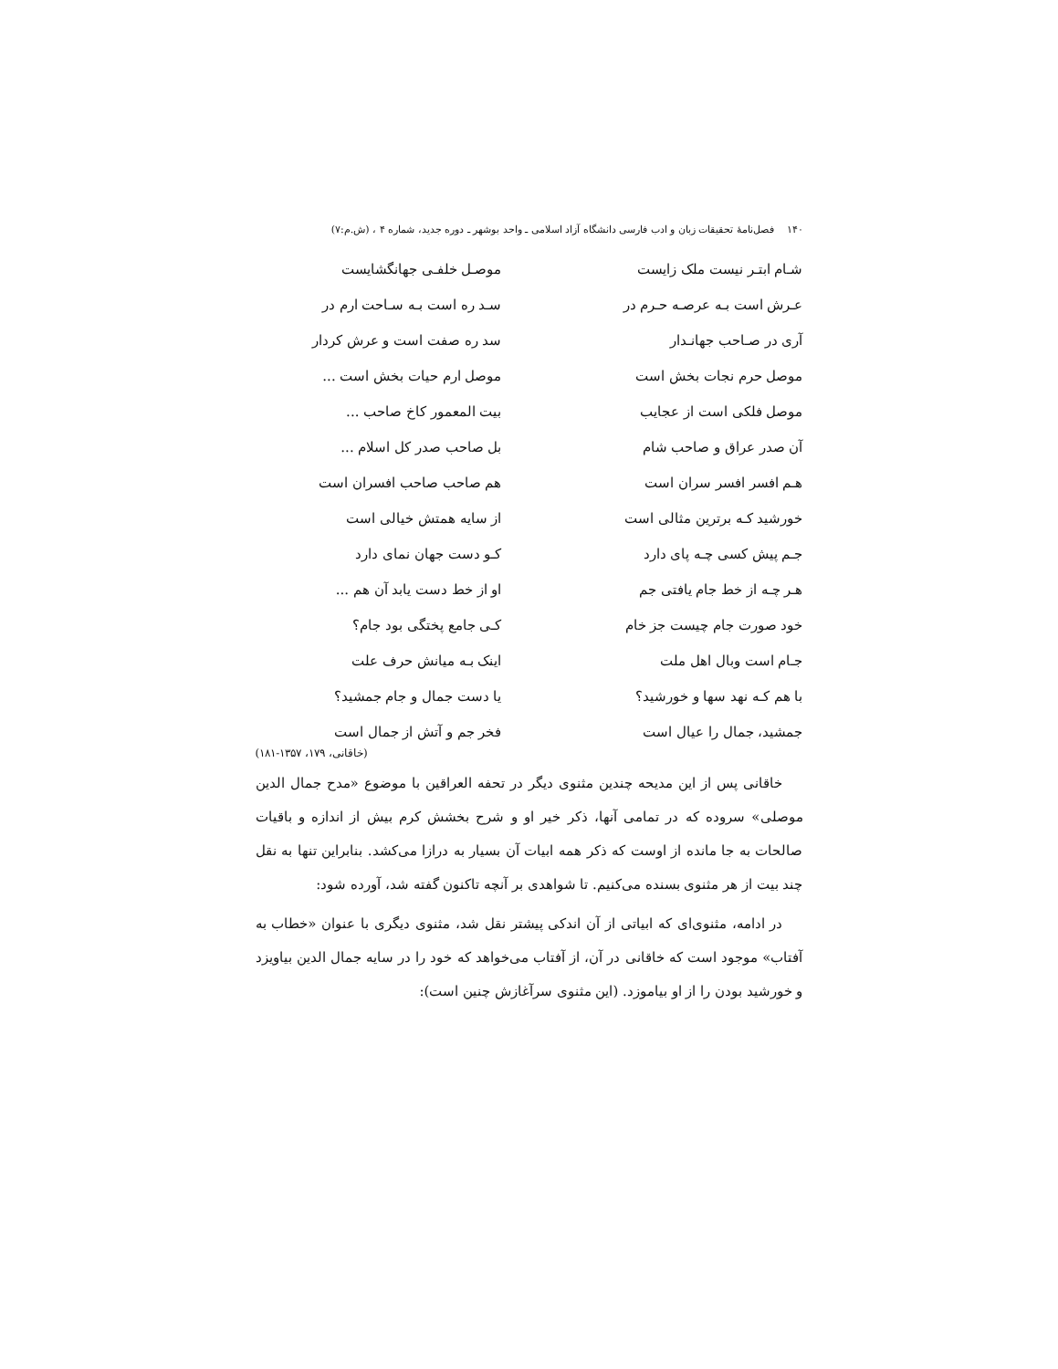۱۴۰ فصل‌نامهٔ تحقیقات زبان و ادب فارسی دانشگاه آزاد اسلامی ـ واحد بوشهر ـ دوره جدید، شماره ۴ ، (ش.م:۷)
شـام ابتـر نیست ملک زایست
موصـل خلفـی جهانگشایست
عـرش است بـه عرصـه حـرم در
سـد ره است بـه سـاحت ارم در
آری در صـاحب جهانـدار
سد ره صفت است و عرش کردار
موصل حرم نجات بخش است
موصل ارم حیات بخش است ...
موصل فلکی است از عجایب
بیت المعمور کاخ صاحب ...
آن صدر عراق و صاحب شام
بل صاحب صدر کل اسلام ...
هـم افسر افسر سران است
هم صاحب صاحب افسران است
خورشید کـه برترین مثالی است
از سایه همتش خیالی است
جـم پیش کسی چـه پای دارد
کـو دست جهان نمای دارد
هـر چـه از خط جام یافتی جم
او از خط دست یابد آن هم ...
خود صورت جام چیست جز خام
کـی جامع پختگی بود جام؟
جـام است وبال اهل ملت
اینک بـه میانش حرف علت
با هم کـه نهد سها و خورشید؟
یا دست جمال و جام جمشید؟
جمشید، جمال را عیال است
فخر جم و آتش از جمال است
(خاقانی، ۱۷۹، ۱۳۵۷-۱۸۱)
خاقانی پس از این مدیحه چندین مثنوی دیگر در تحفه العراقین با موضوع «مدح جمال الدین موصلی» سروده که در تمامی آنها، ذکر خیر او و شرح بخشش کرم بیش از اندازه و باقیات صالحات به جا مانده از اوست که ذکر همه ابیات آن بسیار به درازا می‌کشد. بنابراین تنها به نقل چند بیت از هر مثنوی بسنده می‌کنیم. تا شواهدی بر آنچه تاکنون گفته شد، آورده شود:
در ادامه، مثنوی‌ای که ابیاتی از آن اندکی پیشتر نقل شد، مثنوی دیگری با عنوان «خطاب به آفتاب» موجود است که خاقانی در آن، از آفتاب می‌خواهد که خود را در سایه جمال الدین بیاویزد و خورشید بودن را از او بیاموزد. (این مثنوی سرآغازش چنین است):